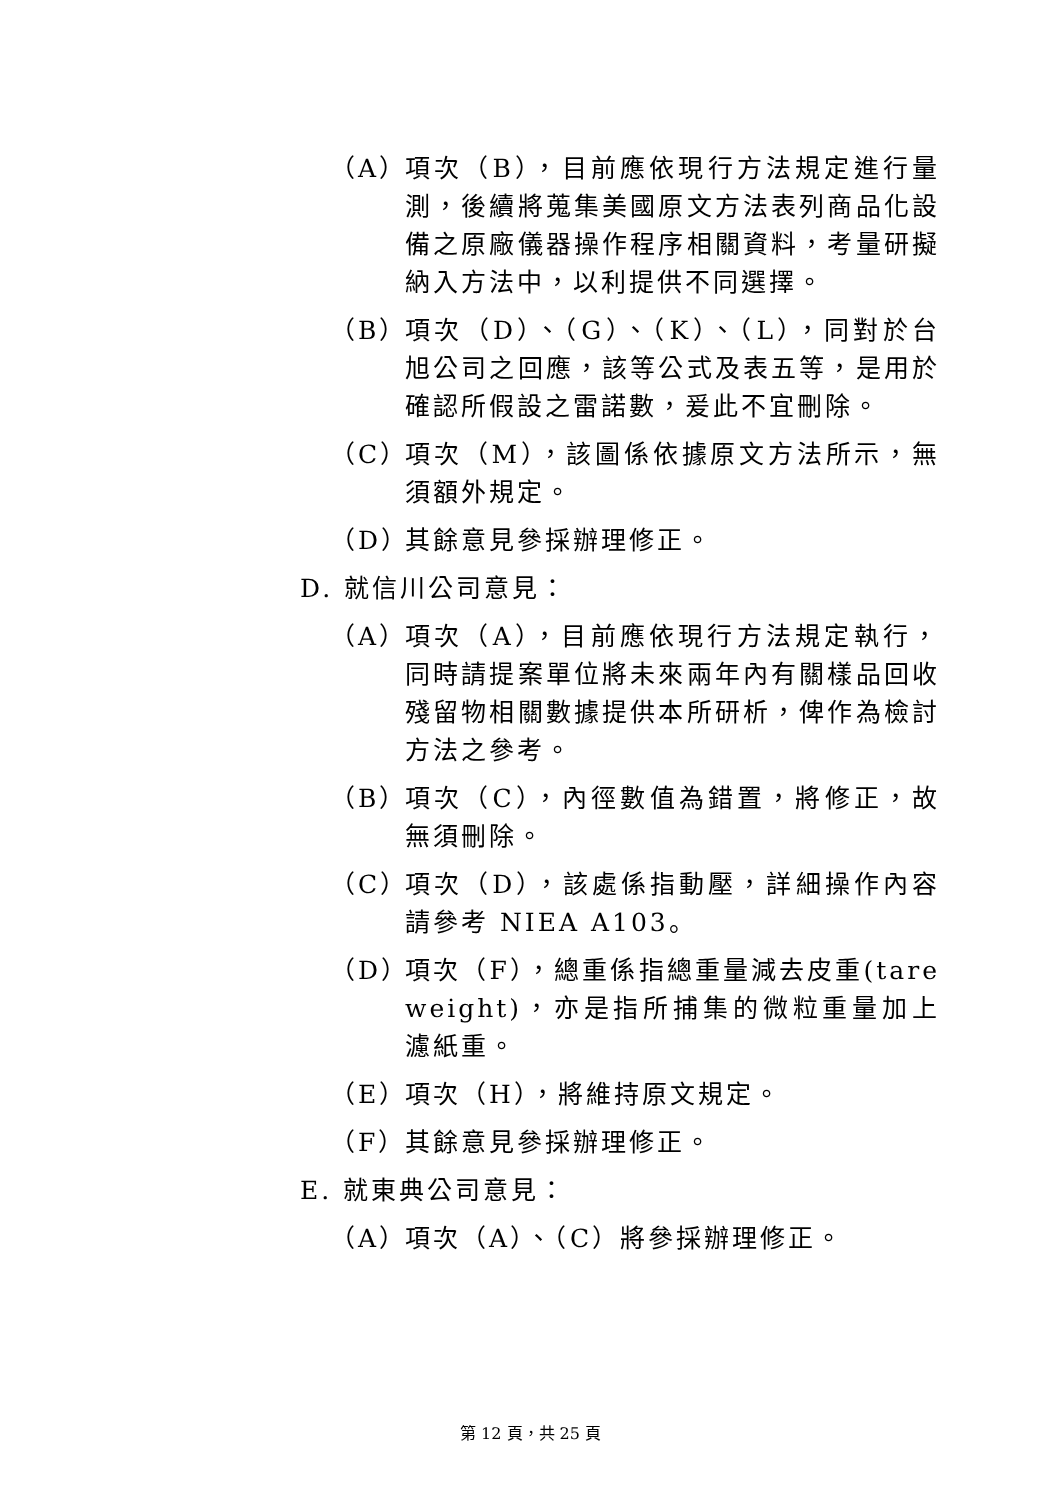（A） 項次（B），目前應依現行方法規定進行量測，後續將蒐集美國原文方法表列商品化設備之原廠儀器操作程序相關資料，考量研擬納入方法中，以利提供不同選擇。
（B） 項次（D）、（G）、（K）、（L），同對於台旭公司之回應，該等公式及表五等，是用於確認所假設之雷諾數，爰此不宜刪除。
（C） 項次（M），該圖係依據原文方法所示，無須額外規定。
（D） 其餘意見參採辦理修正。
D. 就信川公司意見：
（A） 項次（A），目前應依現行方法規定執行，同時請提案單位將未來兩年內有關樣品回收殘留物相關數據提供本所研析，俾作為檢討方法之參考。
（B） 項次（C），內徑數值為錯置，將修正，故無須刪除。
（C） 項次（D），該處係指動壓，詳細操作內容請參考 NIEA A103。
（D） 項次（F），總重係指總重量減去皮重(tare weight)，亦是指所捕集的微粒重量加上濾紙重。
（E） 項次（H），將維持原文規定。
（F） 其餘意見參採辦理修正。
E. 就東典公司意見：
（A） 項次（A）、（C）將參採辦理修正。
第 12 頁，共 25 頁